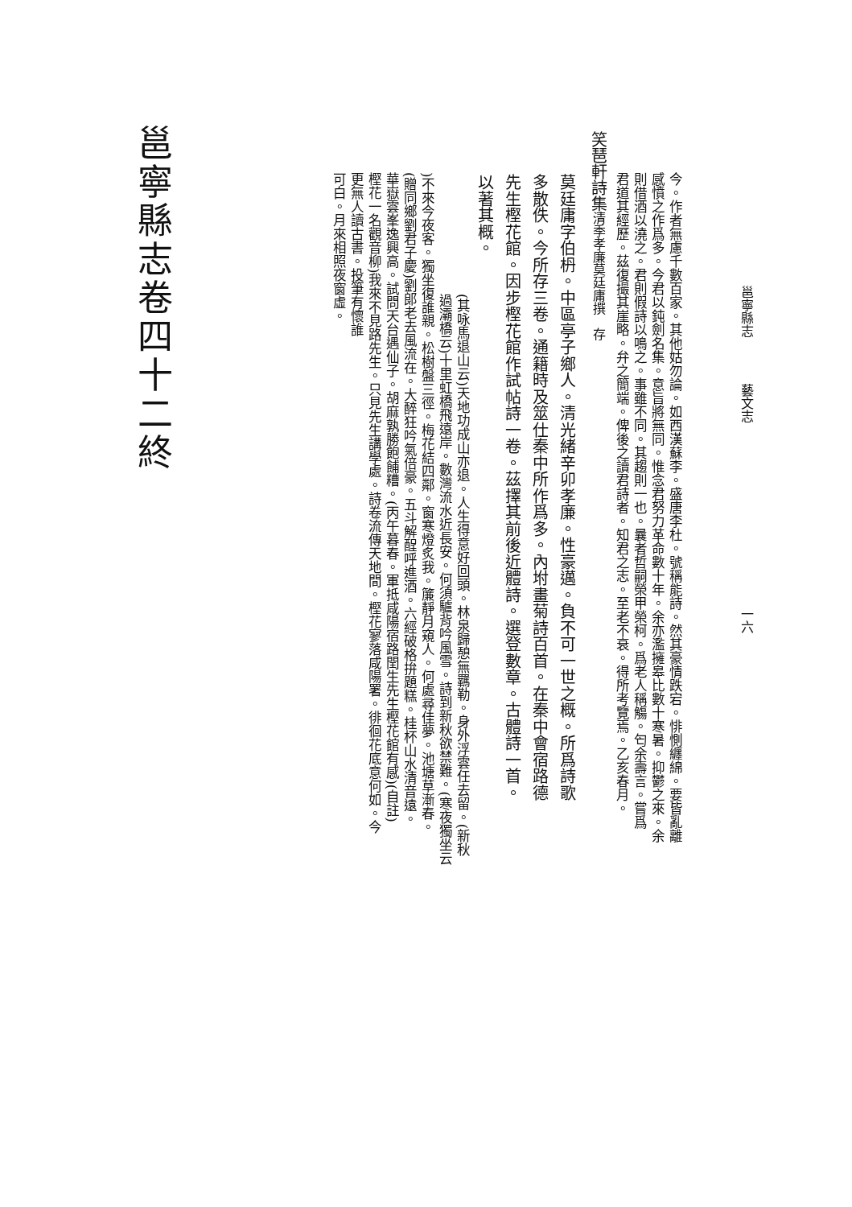邕寧縣志 藝文志 一六
今。作者無慮千數百家。其他姑勿論。如西漢蘇李。盛唐李杜。號稱能詩。然其豪情跌宕。悱惻纏綿。要皆亂離
感憤之作爲多。今君以鈍劍名集。意旨將無同。惟念君努力革命數十年。余亦濫擁皋比數十寒暑。抑鬱之來。余
則借酒以澆之。君則假詩以鳴之。事雖不同。其趨則一也。曩者哲嗣榮甲榮柯。爲老人稱觴。匄余壽言。嘗爲
君道其經歷。茲復撮其崖略。弁之簡端。俾後之讀君詩者。知君之志。至老不衰。得所考覽焉。乙亥春月。
笑琶軒詩集清季孝廉莫廷庸撰　存
莫廷庸字伯枬。中區亭子鄉人。清光緒辛卯孝廉。性豪邁。負不可一世之概。所爲詩歌
多散佚。今所存三卷。通籍時及筮仕秦中所作爲多。內坿畫菊詩百首。在秦中會宿路德
先生樫花館。因步樫花館作試帖詩一卷。茲擇其前後近體詩。選登數章。古體詩一首。
以著其概。
(其咏馬退山云)天地功成山亦退。人生得意好回頭。林泉歸憩無羈勒。身外浮雲任去留。(新秋
過灞橋云)十里虹橋飛遠岸。數灣流水近長安。何須驢背吟風雪。詩到新秋欲禁難。(寒夜獨坐云
)不來今夜客。獨坐復誰親。松樹盤三徑。梅花結四鄰。窗寒燈炙我。簾靜月窺人。何處尋佳夢。池塘草漸春。
(贈同鄉劉君子慶)劉郎老去風流在。大醉狂吟氣倍豪。五斗解酲呼進酒。六經破格拚題糕。桂杯山水清音遠。
華嶽雲峯逸興高。試問天台遇仙子。胡麻孰勝飽餔糟。(丙午暮春。軍抵咸陽宿路閏生先生樫花館有感)(自註)
樫花一名觀音柳)我來不見路先生。只見先生講學處。詩卷流傳天地間。樫花寥落咸陽署。徘徊花底意何如。今
更無人讀古書。投筆有懷誰
可白。月來相照夜窗虛。
邕寧縣志卷四十二終